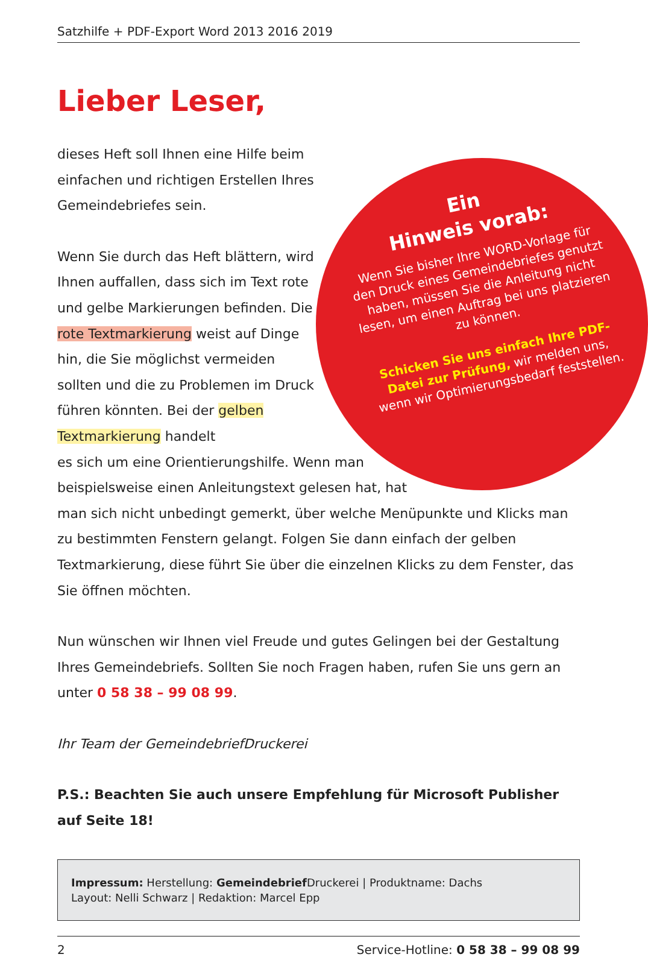Satzhilfe + PDF-Export Word 2013 2016 2019
Lieber Leser,
Ein
Hinweis vorab:
Wenn Sie bisher Ihre WORD-Vorlage für den Druck eines Gemeindebriefes genutzt haben, müssen Sie die Anleitung nicht lesen, um einen Auftrag bei uns platzieren zu können.
Schicken Sie uns einfach Ihre PDF-Datei zur Prüfung, wir melden uns, wenn wir Optimierungsbedarf feststellen.
dieses Heft soll Ihnen eine Hilfe beim einfachen und richtigen Erstellen Ihres Gemeindebriefes sein.
Wenn Sie durch das Heft blättern, wird Ihnen auffallen, dass sich im Text rote und gelbe Markierungen befinden. Die rote Textmarkierung weist auf Dinge hin, die Sie möglichst vermeiden sollten und die zu Problemen im Druck führen könnten. Bei der gelben Textmarkierung handelt
es sich um eine Orientierungshilfe. Wenn man beispielsweise einen Anleitungstext gelesen hat, hat
man sich nicht unbedingt gemerkt, über welche Menüpunkte und Klicks man zu bestimmten Fenstern gelangt. Folgen Sie dann einfach der gelben Textmarkierung, diese führt Sie über die einzelnen Klicks zu dem Fenster, das Sie öffnen möchten.
Nun wünschen wir Ihnen viel Freude und gutes Gelingen bei der Gestaltung Ihres Gemeindebriefs. Sollten Sie noch Fragen haben, rufen Sie uns gern an unter 0 58 38 – 99 08 99.
Ihr Team der GemeindebriefDruckerei
P.S.: Beachten Sie auch unsere Empfehlung für Microsoft Publisher auf Seite 18!
Impressum: Herstellung: Gemeindebrief Druckerei | Produktname: Dachs
Layout: Nelli Schwarz | Redaktion: Marcel Epp
2 Service-Hotline: 0 58 38 – 99 08 99